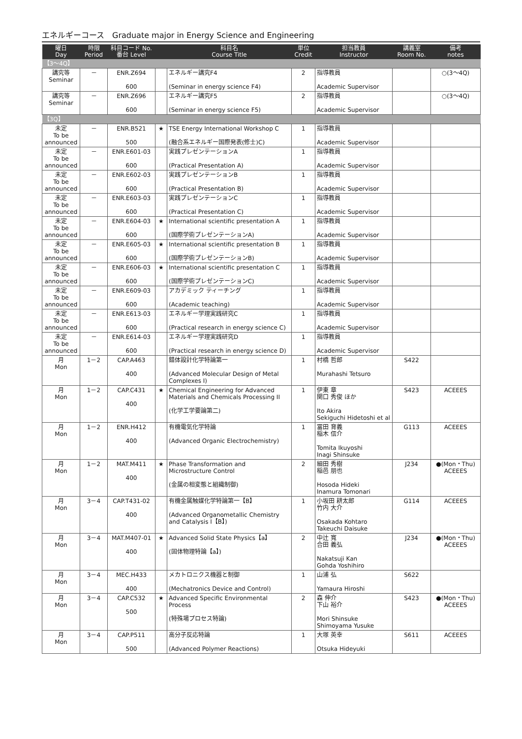エネルギーコース　Graduate major in Energy Science and Engineering
| 曜日 Day | 時限 Period | 科目コード No. 番台 Level | | 科目名 Course Title | 単位 Credit | 担当教員 Instructor | 講義室 Room No. | 備考 notes |
| --- | --- | --- | --- | --- | --- | --- | --- | --- |
| 【3～4Q】 | | | | | | | | |
| 講究等 Seminar | － | ENR.Z694 600 | | エネルギー講究F4 (Seminar in energy science F4) | 2 | 指導教員 Academic Supervisor | | ○(3～4Q) |
| 講究等 Seminar | － | ENR.Z696 600 | | エネルギー講究F5 (Seminar in energy science F5) | 2 | 指導教員 Academic Supervisor | | ○(3～4Q) |
| 【3Q】 | | | | | | | | |
| 未定 To be announced | － | ENR.B521 500 | ★ | TSE Energy International Workshop C (融合系エネルギー国際発表(修士)C) | 1 | 指導教員 Academic Supervisor | | |
| 未定 To be announced | － | ENR.E601-03 600 | | 実践プレゼンテーションA (Practical Presentation A) | 1 | 指導教員 Academic Supervisor | | |
| 未定 To be announced | － | ENR.E602-03 600 | | 実践プレゼンテーションB (Practical Presentation B) | 1 | 指導教員 Academic Supervisor | | |
| 未定 To be announced | － | ENR.E603-03 600 | | 実践プレゼンテーションC (Practical Presentation C) | 1 | 指導教員 Academic Supervisor | | |
| 未定 To be announced | － | ENR.E604-03 600 | ★ | International scientific presentation A (国際学術プレゼンテーションA) | 1 | 指導教員 Academic Supervisor | | |
| 未定 To be announced | － | ENR.E605-03 600 | ★ | International scientific presentation B (国際学術プレゼンテーションB) | 1 | 指導教員 Academic Supervisor | | |
| 未定 To be announced | － | ENR.E606-03 600 | ★ | International scientific presentation C (国際学術プレゼンテーションC) | 1 | 指導教員 Academic Supervisor | | |
| 未定 To be announced | － | ENR.E609-03 600 | | アカデミック ティーチング (Academic teaching) | 1 | 指導教員 Academic Supervisor | | |
| 未定 To be announced | － | ENR.E613-03 600 | | エネルギー学理実践研究C (Practical research in energy science C) | 1 | 指導教員 Academic Supervisor | | |
| 未定 To be announced | － | ENR.E614-03 600 | | エネルギー学理実践研究D (Practical research in energy science D) | 1 | 指導教員 Academic Supervisor | | |
| 月 Mon | 1－2 | CAP.A463 400 | | 錯体設計化学特論第一 (Advanced Molecular Design of Metal Complexes I) | 1 | 村橋 哲郎 Murahashi Tetsuro | S422 | |
| 月 Mon | 1－2 | CAP.C431 400 | ★ | Chemical Engineering for Advanced Materials and Chemicals Processing II (化学工学要論第二) | 1 | 伊東 章 関口 秀俊 ほか Ito Akira Sekiguchi Hidetoshi et al | S423 | ACEEES |
| 月 Mon | 1－2 | ENR.H412 400 | | 有機電気化学特論 (Advanced Organic Electrochemistry) | 1 | 冨田 育義 稲木 信介 Tomita Ikuyoshi Inagi Shinsuke | G113 | ACEEES |
| 月 Mon | 1－2 | MAT.M411 400 | ★ | Phase Transformation and Microstructure Control (金属の相変態と組織制御) | 2 | 細田 秀樹 稲邑 朋也 Hosoda Hideki Inamura Tomonari | J234 | ●(Mon・Thu) ACEEES |
| 月 Mon | 3－4 | CAP.T431-02 400 | | 有機金属触媒化学特論第一【B】 (Advanced Organometallic Chemistry and Catalysis I【B】) | 1 | 小坂田 耕太郎 竹内 大介 Osakada Kohtaro Takeuchi Daisuke | G114 | ACEEES |
| 月 Mon | 3－4 | MAT.M407-01 400 | ★ | Advanced Solid State Physics【a】 (固体物理特論【a】) | 2 | 中辻 寬 合田 義弘 Nakatsuji Kan Gohda Yoshihiro | J234 | ●(Mon・Thu) ACEEES |
| 月 Mon | 3－4 | MEC.H433 400 | | メカトロニクス機器と制御 (Mechatronics Device and Control) | 1 | 山浦 弘 Yamaura Hiroshi | S622 | |
| 月 Mon | 3－4 | CAP.C532 500 | ★ | Advanced Specific Environmental Process (特殊場プロセス特論) | 2 | 森 伸介 下山 裕介 Mori Shinsuke Shimoyama Yusuke | S423 | ●(Mon・Thu) ACEEES |
| 月 Mon | 3－4 | CAP.P511 500 | | 高分子反応特論 (Advanced Polymer Reactions) | 1 | 大塚 英幸 Otsuka Hideyuki | S611 | ACEEES |